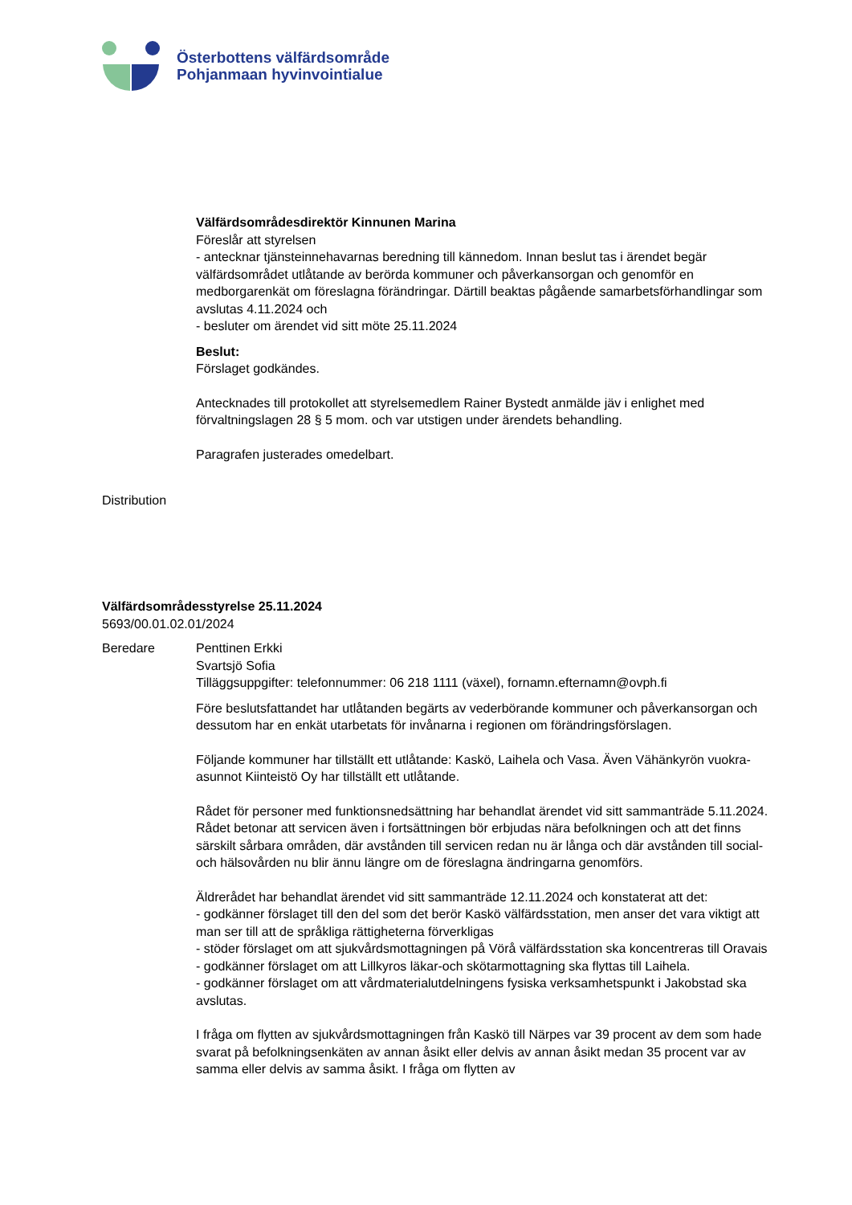Österbottens välfärdsområde
Pohjanmaan hyvinvointialue
Välfärdsområdesdirektör Kinnunen Marina
Föreslår att styrelsen
- antecknar tjänsteinnehavarnas beredning till kännedom. Innan beslut tas i ärendet begär välfärdsområdet utlåtande av berörda kommuner och påverkansorgan och genomför en medborgarenkät om föreslagna förändringar. Därtill beaktas pågående samarbetsförhandlingar som avslutas 4.11.2024 och
- besluter om ärendet vid sitt möte 25.11.2024
Beslut:
Förslaget godkändes.
Antecknades till protokollet att styrelsemedlem Rainer Bystedt anmälde jäv i enlighet med förvaltningslagen 28 § 5 mom. och var utstigen under ärendets behandling.
Paragrafen justerades omedelbart.
Distribution
Välfärdsområdesstyrelse 25.11.2024
5693/00.01.02.01/2024
Beredare
Penttinen Erkki
Svartsjö Sofia
Tilläggsuppgifter: telefonnummer: 06 218 1111 (växel), fornamn.efternamn@ovph.fi
Före beslutsfattandet har utlåtanden begärts av vederbörande kommuner och påverkansorgan och dessutom har en enkät utarbetats för invånarna i regionen om förändringsförslagen.
Följande kommuner har tillställt ett utlåtande: Kaskö, Laihela och Vasa. Även Vähänkyrön vuokra-asunnot Kiinteistö Oy har tillställt ett utlåtande.
Rådet för personer med funktionsnedsättning har behandlat ärendet vid sitt sammanträde 5.11.2024. Rådet betonar att servicen även i fortsättningen bör erbjudas nära befolkningen och att det finns särskilt sårbara områden, där avstånden till servicen redan nu är långa och där avstånden till social- och hälsovården nu blir ännu längre om de föreslagna ändringarna genomförs.
Äldrerådet har behandlat ärendet vid sitt sammanträde 12.11.2024 och konstaterat att det:
- godkänner förslaget till den del som det berör Kaskö välfärdsstation, men anser det vara viktigt att man ser till att de språkliga rättigheterna förverkligas
- stöder förslaget om att sjukvårdsmottagningen på Vörå välfärdsstation ska koncentreras till Oravais
- godkänner förslaget om att Lillkyros läkar-och skötarmottagning ska flyttas till Laihela.
- godkänner förslaget om att vårdmaterialutdelningens fysiska verksamhetspunkt i Jakobstad ska avslutas.
I fråga om flytten av sjukvårdsmottagningen från Kaskö till Närpes var 39 procent av dem som hade svarat på befolkningsenkäten av annan åsikt eller delvis av annan åsikt medan 35 procent var av samma eller delvis av samma åsikt. I fråga om flytten av